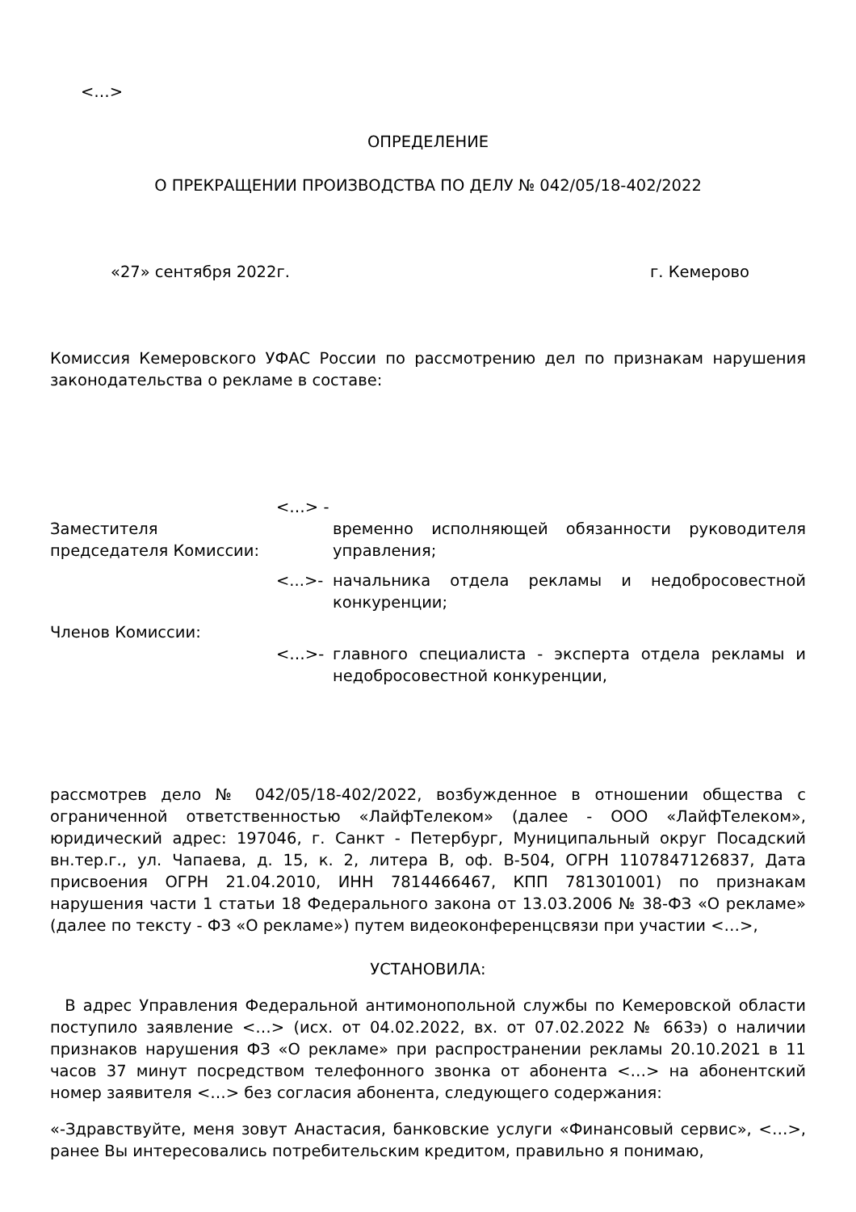<…>
ОПРЕДЕЛЕНИЕ
О ПРЕКРАЩЕНИИ ПРОИЗВОДСТВА ПО ДЕЛУ № 042/05/18-402/2022
«27» сентября 2022г. г. Кемерово
Комиссия Кемеровского УФАС России по рассмотрению дел по признакам нарушения законодательства о рекламе в составе:
Заместителя председателя Комиссии:
<…> -
временно исполняющей обязанности руководителя управления;
<...>-
начальника отдела рекламы и недобросовестной конкуренции;
Членов Комиссии:
<…>-
главного специалиста - эксперта отдела рекламы и недобросовестной конкуренции,
рассмотрев дело № 042/05/18-402/2022, возбужденное в отношении общества с ограниченной ответственностью «ЛайфТелеком» (далее - ООО «ЛайфТелеком», юридический адрес: 197046, г. Санкт - Петербург, Муниципальный округ Посадский вн.тер.г., ул. Чапаева, д. 15, к. 2, литера В, оф. В-504, ОГРН 1107847126837, Дата присвоения ОГРН 21.04.2010, ИНН 7814466467, КПП 781301001) по признакам нарушения части 1 статьи 18 Федерального закона от 13.03.2006 № 38-ФЗ «О рекламе» (далее по тексту - ФЗ «О рекламе») путем видеоконференцсвязи при участии <…>,
УСТАНОВИЛА:
В адрес Управления Федеральной антимонопольной службы по Кемеровской области поступило заявление <…> (исх. от 04.02.2022, вх. от 07.02.2022 № 663э) о наличии признаков нарушения ФЗ «О рекламе» при распространении рекламы 20.10.2021 в 11 часов 37 минут посредством телефонного звонка от абонента <…> на абонентский номер заявителя <…> без согласия абонента, следующего содержания:
«-Здравствуйте, меня зовут Анастасия, банковские услуги «Финансовый сервис», <…>, ранее Вы интересовались потребительским кредитом, правильно я понимаю,